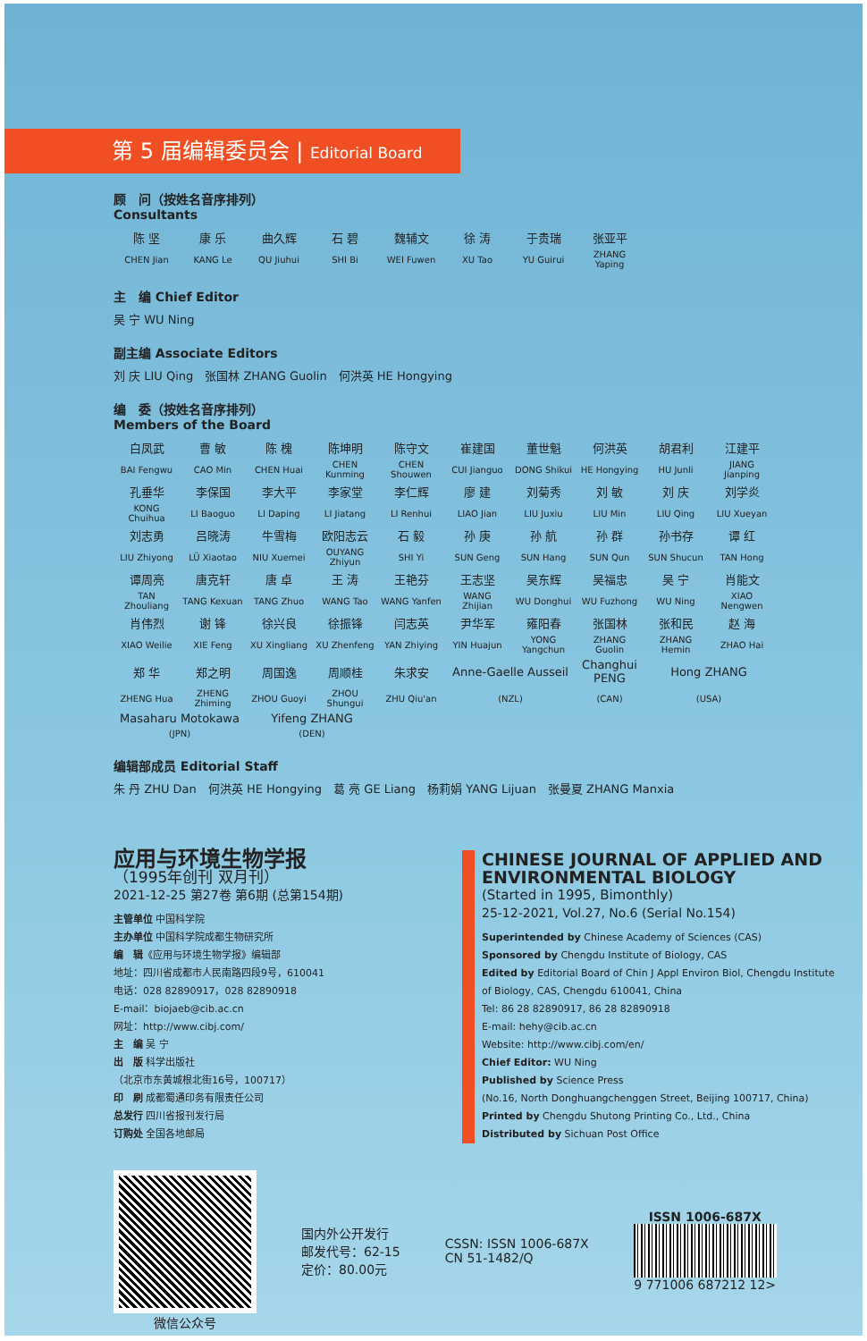第 5 届编辑委员会 | Editorial Board
顾　问（按姓名音序排列）
Consultants
| 陈 坚 | 康 乐 | 曲久辉 | 石 碧 | 魏辅文 | 徐 涛 | 于贵瑞 | 张亚平 |
| CHEN Jian | KANG Le | QU Jiuhui | SHI Bi | WEI Fuwen | XU Tao | YU Guirui | ZHANG Yaping |
主　编 Chief Editor
吴 宁 WU Ning
副主编 Associate Editors
刘 庆 LIU Qing　张国林 ZHANG Guolin　何洪英 HE Hongying
编　委（按姓名音序排列）
Members of the Board
| 白凤武 | 曹 敏 | 陈 槐 | 陈坤明 | 陈守文 | 崔建国 | 董世魁 | 何洪英 | 胡君利 | 江建平 |
| BAI Fengwu | CAO Min | CHEN Huai | CHEN Kunming | CHEN Shouwen | CUI Jianguo | DONG Shikui | HE Hongying | HU Junli | JIANG Jianping |
| 孔垂华 | 李保国 | 李大平 | 李家堂 | 李仁辉 | 廖 建 | 刘菊秀 | 刘 敏 | 刘 庆 | 刘学炎 |
| KONG Chuihua | LI Baoguo | LI Daping | LI Jiatang | LI Renhui | LIAO Jian | LIU Juxiu | LIU Min | LIU Qing | LIU Xueyan |
| 刘志勇 | 吕晓涛 | 牛雪梅 | 欧阳志云 | 石 毅 | 孙 庚 | 孙 航 | 孙 群 | 孙书存 | 谭 红 |
| LIU Zhiyong | LÜ Xiaotao | NIU Xuemei | OUYANG Zhiyun | SHI Yi | SUN Geng | SUN Hang | SUN Qun | SUN Shucun | TAN Hong |
| 谭周亮 | 唐克轩 | 唐 卓 | 王 涛 | 王艳芬 | 王志坚 | 吴东辉 | 吴福忠 | 吴 宁 | 肖能文 |
| TAN Zhouliang | TANG Kexuan | TANG Zhuo | WANG Tao | WANG Yanfen | WANG Zhijian | WU Donghui | WU Fuzhong | WU Ning | XIAO Nengwen |
| 肖伟烈 | 谢 锋 | 徐兴良 | 徐振锋 | 闫志英 | 尹华军 | 雍阳春 | 张国林 | 张和民 | 赵 海 |
| XIAO Weilie | XIE Feng | XU Xingliang | XU Zhenfeng | YAN Zhiying | YIN Huajun | YONG Yangchun | ZHANG Guolin | ZHANG Hemin | ZHAO Hai |
| 郑 华 | 郑之明 | 周国逸 | 周顺桂 | 朱求安 | Anne-Gaelle Ausseil | | Changhui PENG | Hong ZHANG | |
| ZHENG Hua | ZHENG Zhiming | ZHOU Guoyi | ZHOU Shungui | ZHU Qiu'an | (NZL) | | (CAN) | (USA) | |
| Masaharu Motokawa | | Yifeng ZHANG | | | | | | | |
| (JPN) | | (DEN) | | | | | | | |
编辑部成员 Editorial Staff
朱 丹 ZHU Dan　何洪英 HE Hongying　葛 亮 GE Liang　杨莉娟 YANG Lijuan　张曼夏 ZHANG Manxia
应用与环境生物学报
（1995年创刊 双月刊）
2021-12-25 第27卷 第6期 (总第154期)
主管单位 中国科学院
主办单位 中国科学院成都生物研究所
编　辑《应用与环境生物学报》编辑部
地址：四川省成都市人民南路四段9号，610041
电话：028 82890917，028 82890918
E-mail：biojaeb@cib.ac.cn
网址：http://www.cibj.com/
主　编 吴 宁
出　版 科学出版社
（北京市东黄城根北街16号，100717）
印　刷 成都蜀通印务有限责任公司
总发行 四川省报刊发行局
订购处 全国各地邮局
CHINESE JOURNAL OF APPLIED AND ENVIRONMENTAL BIOLOGY
(Started in 1995, Bimonthly)
25-12-2021, Vol.27, No.6 (Serial No.154)
Superintended by Chinese Academy of Sciences (CAS)
Sponsored by Chengdu Institute of Biology, CAS
Edited by Editorial Board of Chin J Appl Environ Biol, Chengdu Institute of Biology, CAS, Chengdu 610041, China
Tel: 86 28 82890917, 86 28 82890918
E-mail: hehy@cib.ac.cn
Website: http://www.cibj.com/en/
Chief Editor: WU Ning
Published by Science Press
(No.16, North Donghuangchenggen Street, Beijing 100717, China)
Printed by Chengdu Shutong Printing Co., Ltd., China
Distributed by Sichuan Post Office
微信公众号
国内外公开发行
邮发代号：62-15
定价：80.00元
CSSN: ISSN 1006-687X
CN 51-1482/Q
ISSN 1006-687X
9 771006 687212 12>